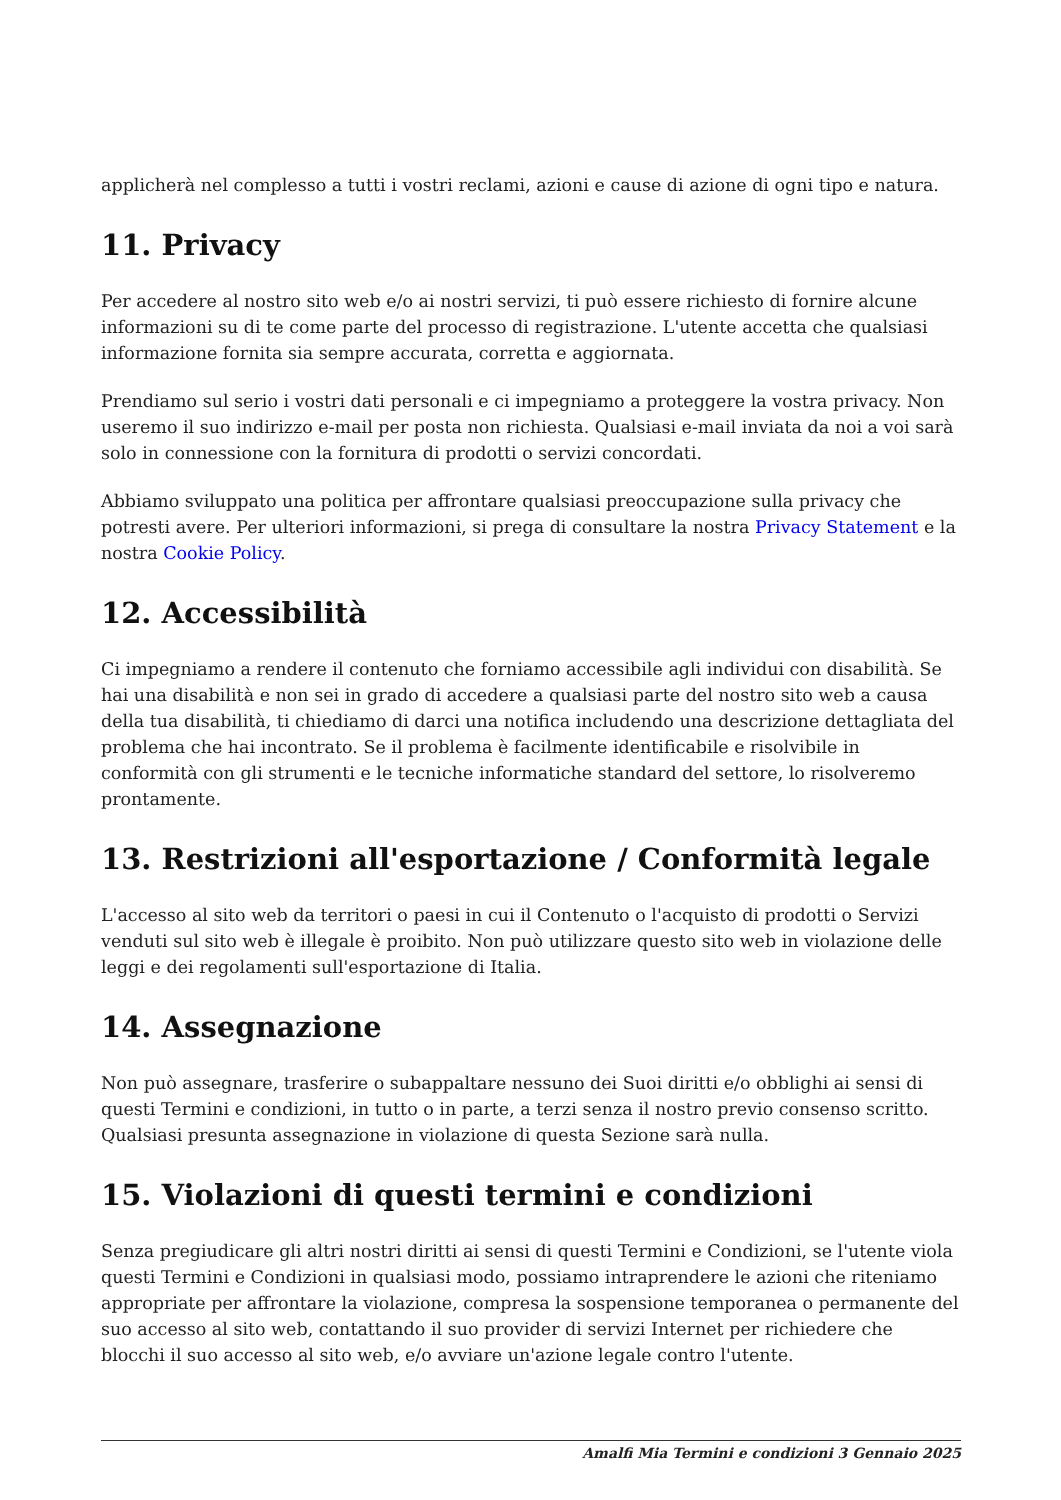applicherà nel complesso a tutti i vostri reclami, azioni e cause di azione di ogni tipo e natura.
11. Privacy
Per accedere al nostro sito web e/o ai nostri servizi, ti può essere richiesto di fornire alcune informazioni su di te come parte del processo di registrazione. L'utente accetta che qualsiasi informazione fornita sia sempre accurata, corretta e aggiornata.
Prendiamo sul serio i vostri dati personali e ci impegniamo a proteggere la vostra privacy. Non useremo il suo indirizzo e-mail per posta non richiesta. Qualsiasi e-mail inviata da noi a voi sarà solo in connessione con la fornitura di prodotti o servizi concordati.
Abbiamo sviluppato una politica per affrontare qualsiasi preoccupazione sulla privacy che potresti avere. Per ulteriori informazioni, si prega di consultare la nostra Privacy Statement e la nostra Cookie Policy.
12. Accessibilità
Ci impegniamo a rendere il contenuto che forniamo accessibile agli individui con disabilità. Se hai una disabilità e non sei in grado di accedere a qualsiasi parte del nostro sito web a causa della tua disabilità, ti chiediamo di darci una notifica includendo una descrizione dettagliata del problema che hai incontrato. Se il problema è facilmente identificabile e risolvibile in conformità con gli strumenti e le tecniche informatiche standard del settore, lo risolveremo prontamente.
13. Restrizioni all'esportazione / Conformità legale
L'accesso al sito web da territori o paesi in cui il Contenuto o l'acquisto di prodotti o Servizi venduti sul sito web è illegale è proibito. Non può utilizzare questo sito web in violazione delle leggi e dei regolamenti sull'esportazione di Italia.
14. Assegnazione
Non può assegnare, trasferire o subappaltare nessuno dei Suoi diritti e/o obblighi ai sensi di questi Termini e condizioni, in tutto o in parte, a terzi senza il nostro previo consenso scritto. Qualsiasi presunta assegnazione in violazione di questa Sezione sarà nulla.
15. Violazioni di questi termini e condizioni
Senza pregiudicare gli altri nostri diritti ai sensi di questi Termini e Condizioni, se l'utente viola questi Termini e Condizioni in qualsiasi modo, possiamo intraprendere le azioni che riteniamo appropriate per affrontare la violazione, compresa la sospensione temporanea o permanente del suo accesso al sito web, contattando il suo provider di servizi Internet per richiedere che blocchi il suo accesso al sito web, e/o avviare un'azione legale contro l'utente.
Amalfi Mia Termini e condizioni 3 Gennaio 2025